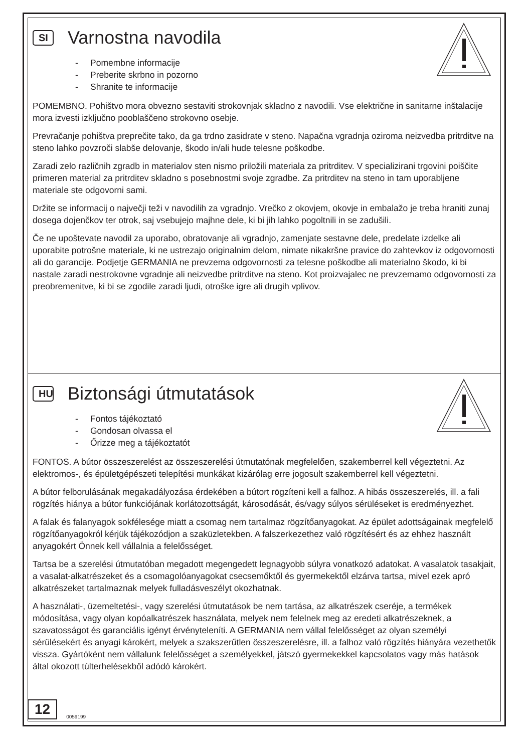SI
Varnostna navodila
- Pomembne informacije
- Preberite skrbno in pozorno
- Shranite te informacije
POMEMBNO. Pohištvo mora obvezno sestaviti strokovnjak skladno z navodili. Vse električne in sanitarne inštalacije mora izvesti izključno pooblaščeno strokovno osebje.
Prevračanje pohištva preprečite tako, da ga trdno zasidrate v steno. Napačna vgradnja oziroma neizvedba pritrditve na steno lahko povzroči slabše delovanje, škodo in/ali hude telesne poškodbe.
Zaradi zelo različnih zgradb in materialov sten nismo priložili materiala za pritrditev. V specializirani trgovini poiščite primeren material za pritrditev skladno s posebnostmi svoje zgradbe. Za pritrditev na steno in tam uporabljene materiale ste odgovorni sami.
Držite se informacij o največji teži v navodilih za vgradnjo. Vrečko z okovjem, okovje in embalažo je treba hraniti zunaj dosega dojenčkov ter otrok, saj vsebujejo majhne dele, ki bi jih lahko pogoltnili in se zadušili.
Če ne upoštevate navodil za uporabo, obratovanje ali vgradnjo, zamenjate sestavne dele, predelate izdelke ali uporabite potrošne materiale, ki ne ustrezajo originalnim delom, nimate nikakršne pravice do zahtevkov iz odgovornosti ali do garancije. Podjetje GERMANIA ne prevzema odgovornosti za telesne poškodbe ali materialno škodo, ki bi nastale zaradi nestrokovne vgradnje ali neizvedbe pritrditve na steno. Kot proizvajalec ne prevzemamo odgovornosti za preobremenitve, ki bi se zgodile zaradi ljudi, otroške igre ali drugih vplivov.
HU
Biztonsági útmutatások
- Fontos tájékoztató
- Gondosan olvassa el
- Őrizze meg a tájékoztatót
FONTOS. A bútor összeszerelést az összeszerelési útmutatónak megfelelően, szakemberrel kell végeztetni. Az elektromos-, és épületgépészeti telepítési munkákat kizárólag erre jogosult szakemberrel kell végeztetni.
A bútor felborulásának megakadályozása érdekében a bútort rögzíteni kell a falhoz. A hibás összeszerelés, ill. a fali rögzítés hiánya a bútor funkciójának korlátozottságát, károsodását, és/vagy súlyos sérüléseket is eredményezhet.
A falak és falanyagok sokfélesége miatt a csomag nem tartalmaz rögzítőanyagokat. Az épület adottságainak megfelelő rögzítőanyagokról kérjük tájékozódjon a szaküzletekben. A falszerkezethez való rögzítésért és az ehhez használt anyagokért Önnek kell vállalnia a felelősséget.
Tartsa be a szerelési útmutatóban megadott megengedett legnagyobb súlyra vonatkozó adatokat. A vasalatok tasakjait, a vasalat-alkatrészeket és a csomagolóanyagokat csecsemőktől és gyermekektől elzárva tartsa, mivel ezek apró alkatrészeket tartalmaznak melyek fulladásveszélyt okozhatnak.
A használati-, üzemeltetési-, vagy szerelési útmutatások be nem tartása, az alkatrészek cseréje, a termékek módosítása, vagy olyan kopóalkatrészek használata, melyek nem felelnek meg az eredeti alkatrészeknek, a szavatosságot és garanciális igényt érvényteleníti. A GERMANIA nem vállal felelősséget az olyan személyi sérülésekért és anyagi károkért, melyek a szakszerűtlen összeszerelésre, ill. a falhoz való rögzítés hiányára vezethetők vissza. Gyártóként nem vállalunk felelősséget a személyekkel, játszó gyermekekkel kapcsolatos vagy más hatások által okozott túlterhelésekből adódó károkért.
12 0059199